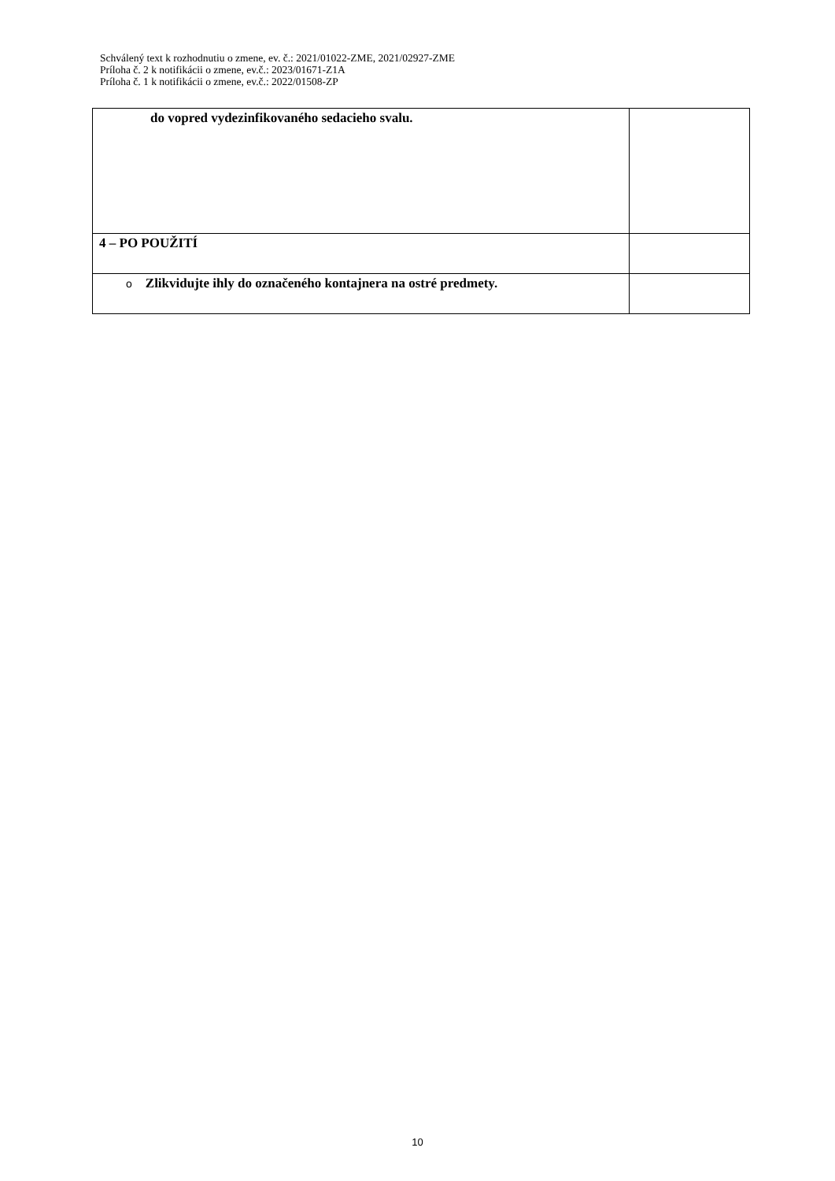Schválený text k rozhodnutiu o zmene, ev. č.: 2021/01022-ZME, 2021/02927-ZME
Príloha č. 2 k notifikácii o zmene, ev.č.: 2023/01671-Z1A
Príloha č. 1 k notifikácii o zmene, ev.č.: 2022/01508-ZP
| do vopred vydezinfikovaného sedacieho svalu. | |
| 4 – PO POUŽITÍ | |
| o Zlikvidujte ihly do označeného kontajnera na ostré predmety. | |
10